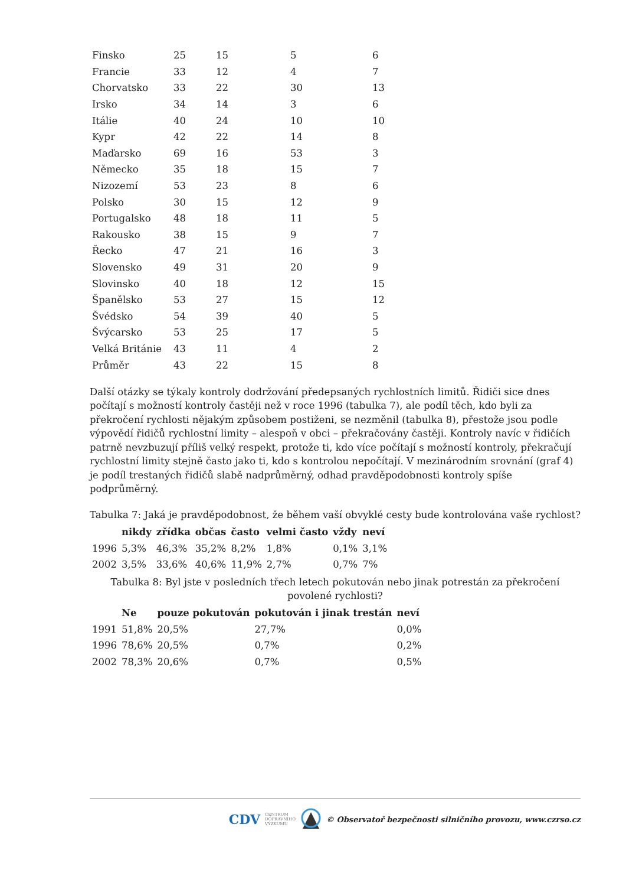| Finsko | 25 | 15 | 5 | 6 |
| Francie | 33 | 12 | 4 | 7 |
| Chorvatsko | 33 | 22 | 30 | 13 |
| Irsko | 34 | 14 | 3 | 6 |
| Itálie | 40 | 24 | 10 | 10 |
| Kypr | 42 | 22 | 14 | 8 |
| Maďarsko | 69 | 16 | 53 | 3 |
| Německo | 35 | 18 | 15 | 7 |
| Nizozemí | 53 | 23 | 8 | 6 |
| Polsko | 30 | 15 | 12 | 9 |
| Portugalsko | 48 | 18 | 11 | 5 |
| Rakousko | 38 | 15 | 9 | 7 |
| Řecko | 47 | 21 | 16 | 3 |
| Slovensko | 49 | 31 | 20 | 9 |
| Slovinsko | 40 | 18 | 12 | 15 |
| Španělsko | 53 | 27 | 15 | 12 |
| Švédsko | 54 | 39 | 40 | 5 |
| Švýcarsko | 53 | 25 | 17 | 5 |
| Velká Británie | 43 | 11 | 4 | 2 |
| Průměr | 43 | 22 | 15 | 8 |
Další otázky se týkaly kontroly dodržování předepsaných rychlostních limitů. Řidiči sice dnes počítají s možností kontroly častěji než v roce 1996 (tabulka 7), ale podíl těch, kdo byli za překročení rychlosti nějakým způsobem postiženi, se nezměnil (tabulka 8), přestože jsou podle výpovědí řidičů rychlostní limity – alespoň v obci – překračovány častěji. Kontroly navíc v řidičích patrně nevzbuzují příliš velký respekt, protože ti, kdo více počítají s možností kontroly, překračují rychlostní limity stejně často jako ti, kdo s kontrolou nepočítají. V mezinárodním srovnání (graf 4) je podíl trestaných řidičů slabě nadprůměrný, odhad pravděpodobnosti kontroly spíše podprůměrný.
Tabulka 7: Jaká je pravděpodobnost, že během vaší obvyklé cesty bude kontrolována vaše rychlost?
| | nikdy | zřídka | občas | často | velmi často | vždy | neví |
| --- | --- | --- | --- | --- | --- | --- | --- |
| 1996 | 5,3% | 46,3% | 35,2% | 8,2% | 1,8% | 0,1% | 3,1% |
| 2002 | 3,5% | 33,6% | 40,6% | 11,9% | 2,7% | 0,7% | 7% |
Tabulka 8: Byl jste v posledních třech letech pokutován nebo jinak potrestán za překročení povolené rychlosti?
| | Ne | pouze pokutován | pokutován i jinak trestán | neví |
| --- | --- | --- | --- | --- |
| 1991 | 51,8% | 20,5% | 27,7% | 0,0% |
| 1996 | 78,6% | 20,5% | 0,7% | 0,2% |
| 2002 | 78,3% | 20,6% | 0,7% | 0,5% |
CDV CENTRUM
DOPRAVNÍHO
VÝZKUMU © Observatoř bezpečnosti silničního provozu, www.czrso.cz